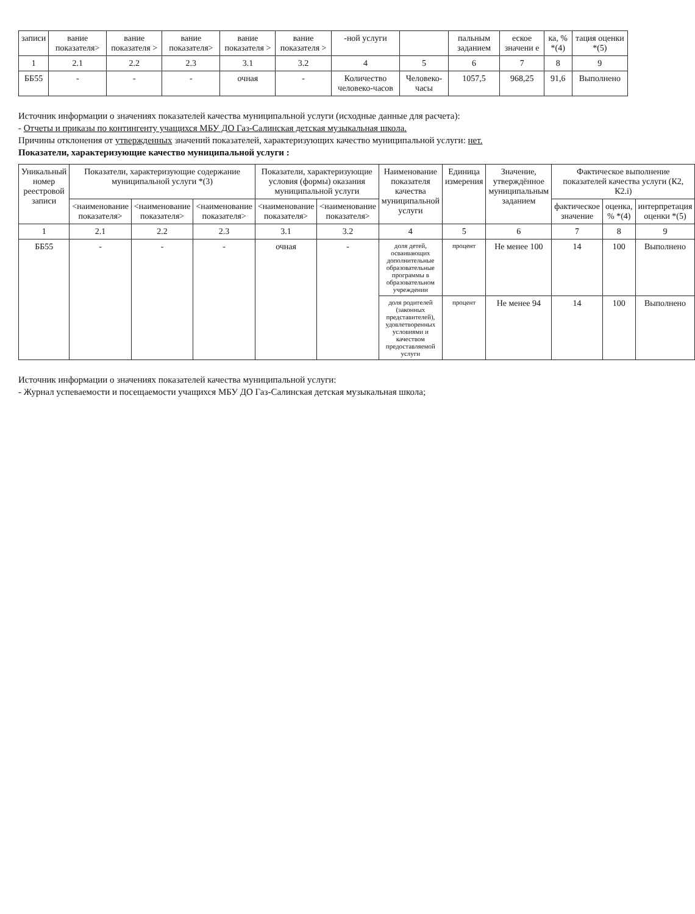| записи | вание показателя> | вание показателя > | вание показателя> | вание показателя > | вание показателя > | -ной услуги | | пальным заданием | еское значени е | ка, % *(4) | тация оценки *(5) |
| --- | --- | --- | --- | --- | --- | --- | --- | --- | --- | --- | --- |
| 1 | 2.1 | 2.2 | 2.3 | 3.1 | 3.2 | 4 | 5 | 6 | 7 | 8 | 9 |
| ББ55 | - | - | - | очная | - | Количество человеко-часов | Человеко-часы | 1057,5 | 968,25 | 91,6 | Выполнено |
Источник информации о значениях показателей качества муниципальной услуги (исходные данные для расчета):
- Отчеты и приказы по контингенту учащихся МБУ ДО Газ-Салинская детская музыкальная школа.
Причины отклонения от утвержденных значений показателей, характеризующих качество муниципальной услуги: нет.
Показатели, характеризующие качество муниципальной услуги :
| Уникальный номер реестровой записи | Показатели, характеризующие содержание муниципальной услуги *(3) | | | Показатели, характеризующие условия (формы) оказания муниципальной услуги | | Наименование показателя качества муниципальной услуги | Единица измерения | Значение, утверждённое муниципальным заданием | Фактическое выполнение показателей качества услуги (К2, К2.i) | | |
| --- | --- | --- | --- | --- | --- | --- | --- | --- | --- | --- | --- |
| | <наименование показателя> | <наименование показателя> | <наименование показателя> | <наименование показателя> | <наименование показателя> | | | | фактическое значение | оценка, % *(4) | интерпретация оценки *(5) |
| 1 | 2.1 | 2.2 | 2.3 | 3.1 | 3.2 | 4 | 5 | 6 | 7 | 8 | 9 |
| ББ55 | - | - | - | очная | - | доля детей, осваивающих дополнительные образовательные программы в образовательном учреждении | процент | Не менее 100 | 14 | 100 | Выполнено |
| | | | | | | доля родителей (законных представителей), удовлетворенных условиями и качеством предоставляемой услуги | процент | Не менее 94 | 14 | 100 | Выполнено |
Источник информации о значениях показателей качества муниципальной услуги:
- Журнал успеваемости и посещаемости учащихся МБУ ДО Газ-Салинская детская музыкальная школа;